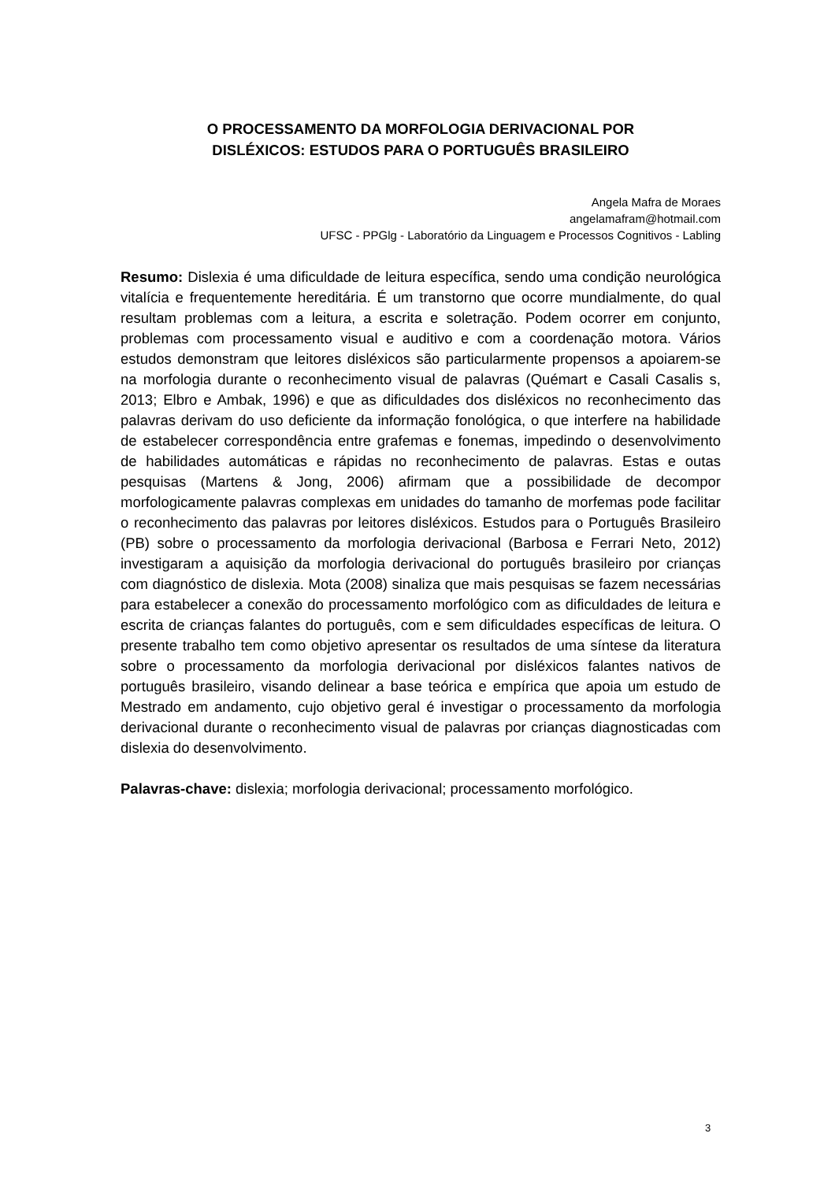O PROCESSAMENTO DA MORFOLOGIA DERIVACIONAL POR
DISLÉXICOS: ESTUDOS PARA O PORTUGUÊS BRASILEIRO
Angela Mafra de Moraes
angelamafram@hotmail.com
UFSC - PPGlg - Laboratório da Linguagem e Processos Cognitivos - Labling
Resumo: Dislexia é uma dificuldade de leitura específica, sendo uma condição neurológica vitalícia e frequentemente hereditária. É um transtorno que ocorre mundialmente, do qual resultam problemas com a leitura, a escrita e soletração. Podem ocorrer em conjunto, problemas com processamento visual e auditivo e com a coordenação motora. Vários estudos demonstram que leitores disléxicos são particularmente propensos a apoiarem-se na morfologia durante o reconhecimento visual de palavras (Quémart e Casali Casalis s, 2013; Elbro e Ambak, 1996) e que as dificuldades dos disléxicos no reconhecimento das palavras derivam do uso deficiente da informação fonológica, o que interfere na habilidade de estabelecer correspondência entre grafemas e fonemas, impedindo o desenvolvimento de habilidades automáticas e rápidas no reconhecimento de palavras. Estas e outas pesquisas (Martens & Jong, 2006) afirmam que a possibilidade de decompor morfologicamente palavras complexas em unidades do tamanho de morfemas pode facilitar o reconhecimento das palavras por leitores disléxicos. Estudos para o Português Brasileiro (PB) sobre o processamento da morfologia derivacional (Barbosa e Ferrari Neto, 2012) investigaram a aquisição da morfologia derivacional do português brasileiro por crianças com diagnóstico de dislexia. Mota (2008) sinaliza que mais pesquisas se fazem necessárias para estabelecer a conexão do processamento morfológico com as dificuldades de leitura e escrita de crianças falantes do português, com e sem dificuldades específicas de leitura. O presente trabalho tem como objetivo apresentar os resultados de uma síntese da literatura sobre o processamento da morfologia derivacional por disléxicos falantes nativos de português brasileiro, visando delinear a base teórica e empírica que apoia um estudo de Mestrado em andamento, cujo objetivo geral é investigar o processamento da morfologia derivacional durante o reconhecimento visual de palavras por crianças diagnosticadas com dislexia do desenvolvimento.
Palavras-chave: dislexia; morfologia derivacional; processamento morfológico.
3